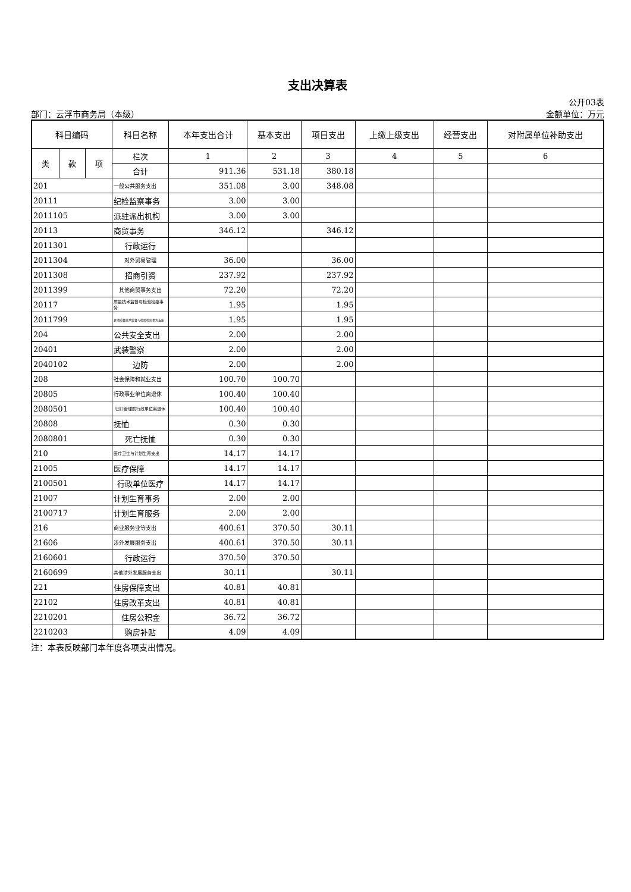支出决算表
公开03表
部门：云浮市商务局（本级） 金额单位：万元
| 科目编码 | | | 科目名称 | 本年支出合计 | 基本支出 | 项目支出 | 上缴上级支出 | 经营支出 | 对附属单位补助支出 |
| --- | --- | --- | --- | --- | --- | --- | --- | --- | --- |
| 类 | 款 | 项 | 栏次 | 1 | 2 | 3 | 4 | 5 | 6 |
| | | | 合计 | 911.36 | 531.18 | 380.18 | | | |
| 201 | | | 一般公共服务支出 | 351.08 | 3.00 | 348.08 | | | |
| 20111 | | | 纪检监察事务 | 3.00 | 3.00 | | | | |
| 2011105 | | | 派驻派出机构 | 3.00 | 3.00 | | | | |
| 20113 | | | 商贸事务 | 346.12 | | 346.12 | | | |
| 2011301 | | | 行政运行 | | | | | | |
| 2011304 | | | 对外贸易管理 | 36.00 | | 36.00 | | | |
| 2011308 | | | 招商引资 | 237.92 | | 237.92 | | | |
| 2011399 | | | 其他商贸事务支出 | 72.20 | | 72.20 | | | |
| 20117 | | | 质量技术监督与检验检疫事务 | 1.95 | | 1.95 | | | |
| 2011799 | | | 其他质量技术监督与检验检疫事务支出 | 1.95 | | 1.95 | | | |
| 204 | | | 公共安全支出 | 2.00 | | 2.00 | | | |
| 20401 | | | 武装警察 | 2.00 | | 2.00 | | | |
| 2040102 | | | 边防 | 2.00 | | 2.00 | | | |
| 208 | | | 社会保障和就业支出 | 100.70 | 100.70 | | | | |
| 20805 | | | 行政事业单位离退休 | 100.40 | 100.40 | | | | |
| 2080501 | | | 归口管理的行政单位离退休 | 100.40 | 100.40 | | | | |
| 20808 | | | 抚恤 | 0.30 | 0.30 | | | | |
| 2080801 | | | 死亡抚恤 | 0.30 | 0.30 | | | | |
| 210 | | | 医疗卫生与计划生育支出 | 14.17 | 14.17 | | | | |
| 21005 | | | 医疗保障 | 14.17 | 14.17 | | | | |
| 2100501 | | | 行政单位医疗 | 14.17 | 14.17 | | | | |
| 21007 | | | 计划生育事务 | 2.00 | 2.00 | | | | |
| 2100717 | | | 计划生育服务 | 2.00 | 2.00 | | | | |
| 216 | | | 商业服务业等支出 | 400.61 | 370.50 | 30.11 | | | |
| 21606 | | | 涉外发展服务支出 | 400.61 | 370.50 | 30.11 | | | |
| 2160601 | | | 行政运行 | 370.50 | 370.50 | | | | |
| 2160699 | | | 其他涉外发展服务支出 | 30.11 | | 30.11 | | | |
| 221 | | | 住房保障支出 | 40.81 | 40.81 | | | | |
| 22102 | | | 住房改革支出 | 40.81 | 40.81 | | | | |
| 2210201 | | | 住房公积金 | 36.72 | 36.72 | | | | |
| 2210203 | | | 购房补贴 | 4.09 | 4.09 | | | | |
注：本表反映部门本年度各项支出情况。